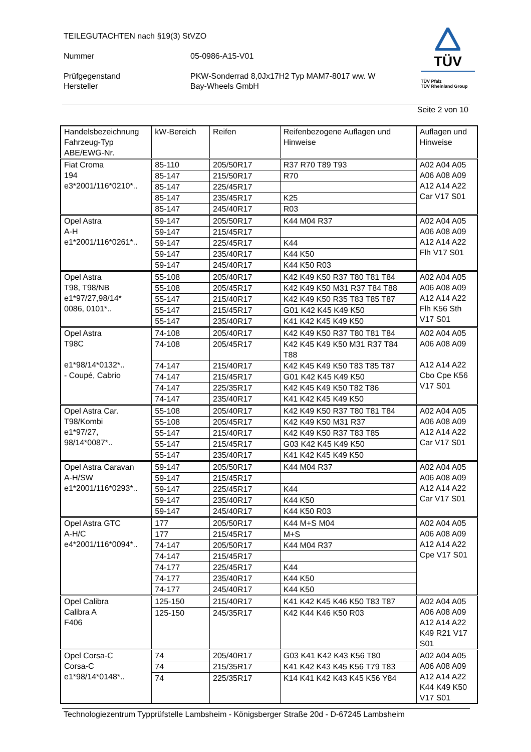TEILEGUTACHTEN nach §19(3) StVZO
Nummer 05-0986-A15-V01
Prüfgegenstand PKW-Sonderrad 8,0Jx17H2 Typ MAM7-8017 ww. W
Hersteller Bay-Wheels GmbH
TÜV
TÜV Pfalz
TÜV Rheinland Group
Seite 2 von 10
| Handelsbezeichnung Fahrzeug-Typ ABE/EWG-Nr. | kW-Bereich | Reifen | Reifenbezogene Auflagen und Hinweise | Auflagen und Hinweise |
| --- | --- | --- | --- | --- |
| Fiat Croma 194 e3*2001/116*0210*.. | 85-110 | 205/50R17 | R37 R70 T89 T93 | A02 A04 A05 A06 A08 A09 A12 A14 A22 Car V17 S01 |
| | 85-147 | 215/50R17 | R70 | |
| | 85-147 | 225/45R17 | | |
| | 85-147 | 235/45R17 | K25 | |
| | 85-147 | 245/40R17 | R03 | |
| Opel Astra A-H e1*2001/116*0261*.. | 59-147 | 205/50R17 | K44 M04 R37 | A02 A04 A05 A06 A08 A09 A12 A14 A22 Flh V17 S01 |
| | 59-147 | 215/45R17 | | |
| | 59-147 | 225/45R17 | K44 | |
| | 59-147 | 235/40R17 | K44 K50 | |
| | 59-147 | 245/40R17 | K44 K50 R03 | |
| Opel Astra T98, T98/NB e1*97/27,98/14* 0086, 0101*.. | 55-108 | 205/40R17 | K42 K49 K50 R37 T80 T81 T84 | A02 A04 A05 A06 A08 A09 A12 A14 A22 Flh K56 Sth V17 S01 |
| | 55-108 | 205/45R17 | K42 K49 K50 M31 R37 T84 T88 | |
| | 55-147 | 215/40R17 | K42 K49 K50 R35 T83 T85 T87 | |
| | 55-147 | 215/45R17 | G01 K42 K45 K49 K50 | |
| | 55-147 | 235/40R17 | K41 K42 K45 K49 K50 | |
| Opel Astra T98C e1*98/14*0132*.. - Coupé, Cabrio | 74-108 | 205/40R17 | K42 K49 K50 R37 T80 T81 T84 | A02 A04 A05 A06 A08 A09 A12 A14 A22 Cbo Cpe K56 V17 S01 |
| | 74-108 | 205/45R17 | K42 K45 K49 K50 M31 R37 T84 T88 | |
| | 74-147 | 215/40R17 | K42 K45 K49 K50 T83 T85 T87 | |
| | 74-147 | 215/45R17 | G01 K42 K45 K49 K50 | |
| | 74-147 | 225/35R17 | K42 K45 K49 K50 T82 T86 | |
| | 74-147 | 235/40R17 | K41 K42 K45 K49 K50 | |
| Opel Astra Car. T98/Kombi e1*97/27, 98/14*0087*.. | 55-108 | 205/40R17 | K42 K49 K50 R37 T80 T81 T84 | A02 A04 A05 A06 A08 A09 A12 A14 A22 Car V17 S01 |
| | 55-108 | 205/45R17 | K42 K49 K50 M31 R37 | |
| | 55-147 | 215/40R17 | K42 K49 K50 R37 T83 T85 | |
| | 55-147 | 215/45R17 | G03 K42 K45 K49 K50 | |
| | 55-147 | 235/40R17 | K41 K42 K45 K49 K50 | |
| Opel Astra Caravan A-H/SW e1*2001/116*0293*.. | 59-147 | 205/50R17 | K44 M04 R37 | A02 A04 A05 A06 A08 A09 A12 A14 A22 Car V17 S01 |
| | 59-147 | 215/45R17 | | |
| | 59-147 | 225/45R17 | K44 | |
| | 59-147 | 235/40R17 | K44 K50 | |
| | 59-147 | 245/40R17 | K44 K50 R03 | |
| Opel Astra GTC A-H/C e4*2001/116*0094*.. | 177 | 205/50R17 | K44 M+S M04 | A02 A04 A05 A06 A08 A09 A12 A14 A22 Cpe V17 S01 |
| | 177 | 215/45R17 | M+S | |
| | 74-147 | 205/50R17 | K44 M04 R37 | |
| | 74-147 | 215/45R17 | | |
| | 74-177 | 225/45R17 | K44 | |
| | 74-177 | 235/40R17 | K44 K50 | |
| | 74-177 | 245/40R17 | K44 K50 | |
| Opel Calibra Calibra A F406 | 125-150 | 215/40R17 | K41 K42 K45 K46 K50 T83 T87 | A02 A04 A05 A06 A08 A09 A12 A14 A22 K49 R21 V17 S01 |
| | 125-150 | 245/35R17 | K42 K44 K46 K50 R03 | |
| Opel Corsa-C Corsa-C e1*98/14*0148*.. | 74 | 205/40R17 | G03 K41 K42 K43 K56 T80 | A02 A04 A05 A06 A08 A09 A12 A14 A22 K44 K49 K50 V17 S01 |
| | 74 | 215/35R17 | K41 K42 K43 K45 K56 T79 T83 | |
| | 74 | 225/35R17 | K14 K41 K42 K43 K45 K56 Y84 | |
Technologiezentrum Typprüfstelle Lambsheim - Königsberger Straße 20d - D-67245 Lambsheim